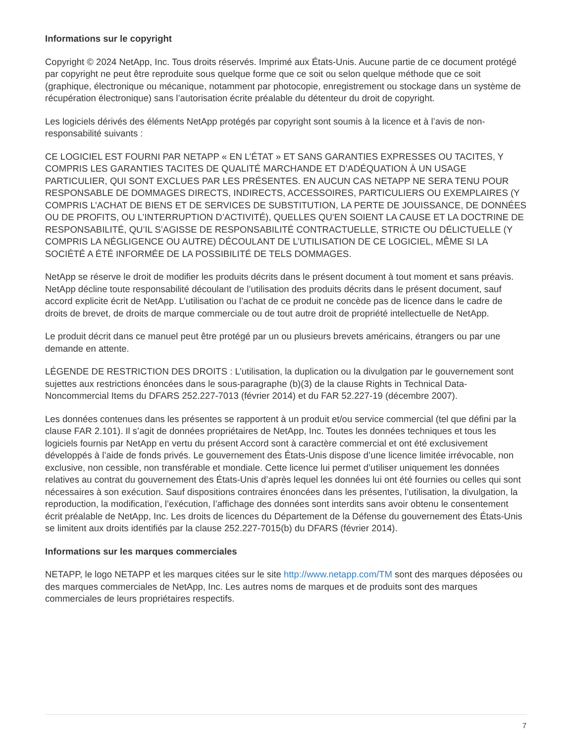Informations sur le copyright
Copyright © 2024 NetApp, Inc. Tous droits réservés. Imprimé aux États-Unis. Aucune partie de ce document protégé par copyright ne peut être reproduite sous quelque forme que ce soit ou selon quelque méthode que ce soit (graphique, électronique ou mécanique, notamment par photocopie, enregistrement ou stockage dans un système de récupération électronique) sans l’autorisation écrite préalable du détenteur du droit de copyright.
Les logiciels dérivés des éléments NetApp protégés par copyright sont soumis à la licence et à l’avis de non-responsabilité suivants :
CE LOGICIEL EST FOURNI PAR NETAPP « EN L’ÉTAT » ET SANS GARANTIES EXPRESSES OU TACITES, Y COMPRIS LES GARANTIES TACITES DE QUALITÉ MARCHANDE ET D’ADÉQUATION À UN USAGE PARTICULIER, QUI SONT EXCLUES PAR LES PRÉSENTES. EN AUCUN CAS NETAPP NE SERA TENU POUR RESPONSABLE DE DOMMAGES DIRECTS, INDIRECTS, ACCESSOIRES, PARTICULIERS OU EXEMPLAIRES (Y COMPRIS L’ACHAT DE BIENS ET DE SERVICES DE SUBSTITUTION, LA PERTE DE JOUISSANCE, DE DONNÉES OU DE PROFITS, OU L’INTERRUPTION D’ACTIVITÉ), QUELLES QU’EN SOIENT LA CAUSE ET LA DOCTRINE DE RESPONSABILITÉ, QU’IL S’AGISSE DE RESPONSABILITÉ CONTRACTUELLE, STRICTE OU DÉLICTUELLE (Y COMPRIS LA NÉGLIGENCE OU AUTRE) DÉCOULANT DE L’UTILISATION DE CE LOGICIEL, MÊME SI LA SOCIÉTÉ A ÉTÉ INFORMÉE DE LA POSSIBILITÉ DE TELS DOMMAGES.
NetApp se réserve le droit de modifier les produits décrits dans le présent document à tout moment et sans préavis. NetApp décline toute responsabilité découlant de l’utilisation des produits décrits dans le présent document, sauf accord explicite écrit de NetApp. L’utilisation ou l’achat de ce produit ne concède pas de licence dans le cadre de droits de brevet, de droits de marque commerciale ou de tout autre droit de propriété intellectuelle de NetApp.
Le produit décrit dans ce manuel peut être protégé par un ou plusieurs brevets américains, étrangers ou par une demande en attente.
LÉGENDE DE RESTRICTION DES DROITS : L’utilisation, la duplication ou la divulgation par le gouvernement sont sujettes aux restrictions énoncées dans le sous-paragraphe (b)(3) de la clause Rights in Technical Data-Noncommercial Items du DFARS 252.227-7013 (février 2014) et du FAR 52.227-19 (décembre 2007).
Les données contenues dans les présentes se rapportent à un produit et/ou service commercial (tel que défini par la clause FAR 2.101). Il s’agit de données propriétaires de NetApp, Inc. Toutes les données techniques et tous les logiciels fournis par NetApp en vertu du présent Accord sont à caractère commercial et ont été exclusivement développés à l’aide de fonds privés. Le gouvernement des États-Unis dispose d’une licence limitée irrévocable, non exclusive, non cessible, non transférable et mondiale. Cette licence lui permet d’utiliser uniquement les données relatives au contrat du gouvernement des États-Unis d’après lequel les données lui ont été fournies ou celles qui sont nécessaires à son exécution. Sauf dispositions contraires énoncées dans les présentes, l’utilisation, la divulgation, la reproduction, la modification, l’exécution, l’affichage des données sont interdits sans avoir obtenu le consentement écrit préalable de NetApp, Inc. Les droits de licences du Département de la Défense du gouvernement des États-Unis se limitent aux droits identifiés par la clause 252.227-7015(b) du DFARS (février 2014).
Informations sur les marques commerciales
NETAPP, le logo NETAPP et les marques citées sur le site http://www.netapp.com/TM sont des marques déposées ou des marques commerciales de NetApp, Inc. Les autres noms de marques et de produits sont des marques commerciales de leurs propriétaires respectifs.
7